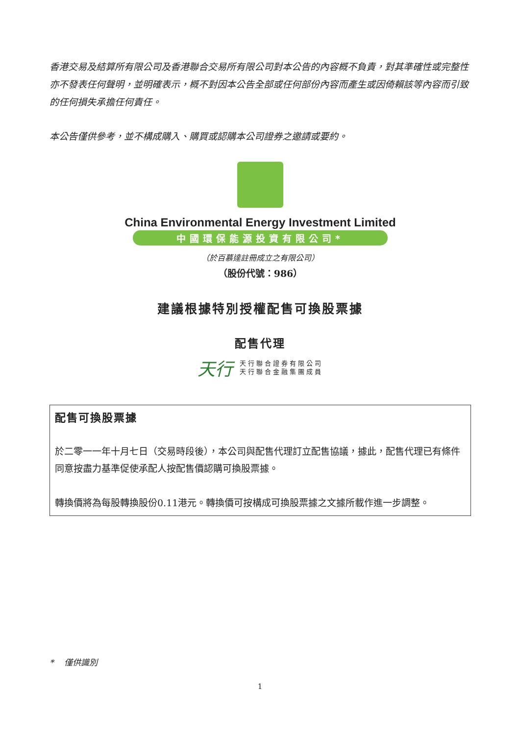香港交易及結算所有限公司及香港聯合交易所有限公司對本公告的內容概不負責，對其準確性或完整性亦不發表任何聲明，並明確表示，概不對因本公告全部或任何部份內容而產生或因倚賴該等內容而引致的任何損失承擔任何責任。
本公告僅供參考，並不構成購入、購買或認購本公司證券之邀請或要約。
China Environmental Energy Investment Limited
中國環保能源投資有限公司*
（於百慕達註冊成立之有限公司）
（股份代號：986）
建議根據特別授權配售可換股票據
配售代理
天行
天行聯合證券有限公司
天行聯合金融集團成員
配售可換股票據
於二零一一年十月七日（交易時段後），本公司與配售代理訂立配售協議，據此，配售代理已有條件同意按盡力基準促使承配人按配售價認購可換股票據。
轉換價將為每股轉換股份0.11港元。轉換價可按構成可換股票據之文據所載作進一步調整。
* 僅供識別
1